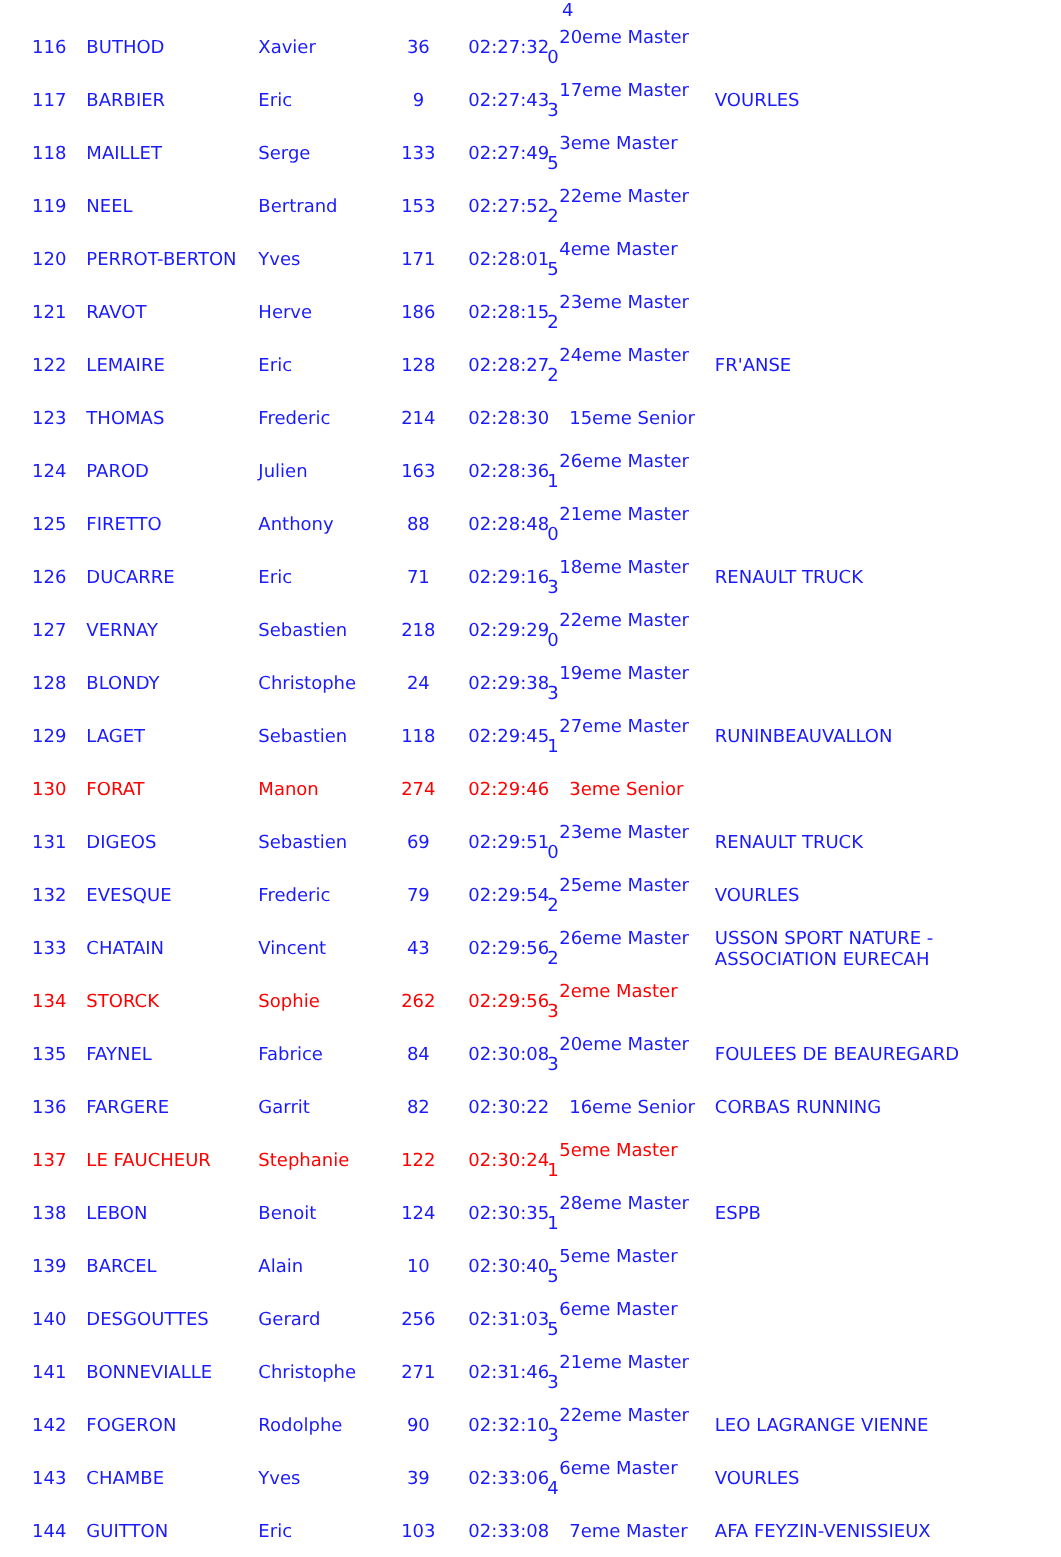4
| 116 | BUTHOD | Xavier | 36 | 02:27:32 | 20eme Master 0 | |
| 117 | BARBIER | Eric | 9 | 02:27:43 | 17eme Master 3 | VOURLES |
| 118 | MAILLET | Serge | 133 | 02:27:49 | 3eme Master 5 | |
| 119 | NEEL | Bertrand | 153 | 02:27:52 | 22eme Master 2 | |
| 120 | PERROT-BERTON | Yves | 171 | 02:28:01 | 4eme Master 5 | |
| 121 | RAVOT | Herve | 186 | 02:28:15 | 23eme Master 2 | |
| 122 | LEMAIRE | Eric | 128 | 02:28:27 | 24eme Master 2 | FR'ANSE |
| 123 | THOMAS | Frederic | 214 | 02:28:30 | 15eme Senior | |
| 124 | PAROD | Julien | 163 | 02:28:36 | 26eme Master 1 | |
| 125 | FIRETTO | Anthony | 88 | 02:28:48 | 21eme Master 0 | |
| 126 | DUCARRE | Eric | 71 | 02:29:16 | 18eme Master 3 | RENAULT TRUCK |
| 127 | VERNAY | Sebastien | 218 | 02:29:29 | 22eme Master 0 | |
| 128 | BLONDY | Christophe | 24 | 02:29:38 | 19eme Master 3 | |
| 129 | LAGET | Sebastien | 118 | 02:29:45 | 27eme Master 1 | RUNINBEAUVALLON |
| 130 | FORAT | Manon | 274 | 02:29:46 | 3eme Senior | |
| 131 | DIGEOS | Sebastien | 69 | 02:29:51 | 23eme Master 0 | RENAULT TRUCK |
| 132 | EVESQUE | Frederic | 79 | 02:29:54 | 25eme Master 2 | VOURLES |
| 133 | CHATAIN | Vincent | 43 | 02:29:56 | 26eme Master 2 | USSON SPORT NATURE - ASSOCIATION EURECAH |
| 134 | STORCK | Sophie | 262 | 02:29:56 | 2eme Master 3 | |
| 135 | FAYNEL | Fabrice | 84 | 02:30:08 | 20eme Master 3 | FOULEES DE BEAUREGARD |
| 136 | FARGERE | Garrit | 82 | 02:30:22 | 16eme Senior | CORBAS RUNNING |
| 137 | LE FAUCHEUR | Stephanie | 122 | 02:30:24 | 5eme Master 1 | |
| 138 | LEBON | Benoit | 124 | 02:30:35 | 28eme Master 1 | ESPB |
| 139 | BARCEL | Alain | 10 | 02:30:40 | 5eme Master 5 | |
| 140 | DESGOUTTES | Gerard | 256 | 02:31:03 | 6eme Master 5 | |
| 141 | BONNEVIALLE | Christophe | 271 | 02:31:46 | 21eme Master 3 | |
| 142 | FOGERON | Rodolphe | 90 | 02:32:10 | 22eme Master 3 | LEO LAGRANGE VIENNE |
| 143 | CHAMBE | Yves | 39 | 02:33:06 | 6eme Master 4 | VOURLES |
| 144 | GUITTON | Eric | 103 | 02:33:08 | 7eme Master | AFA FEYZIN-VENISSIEUX |